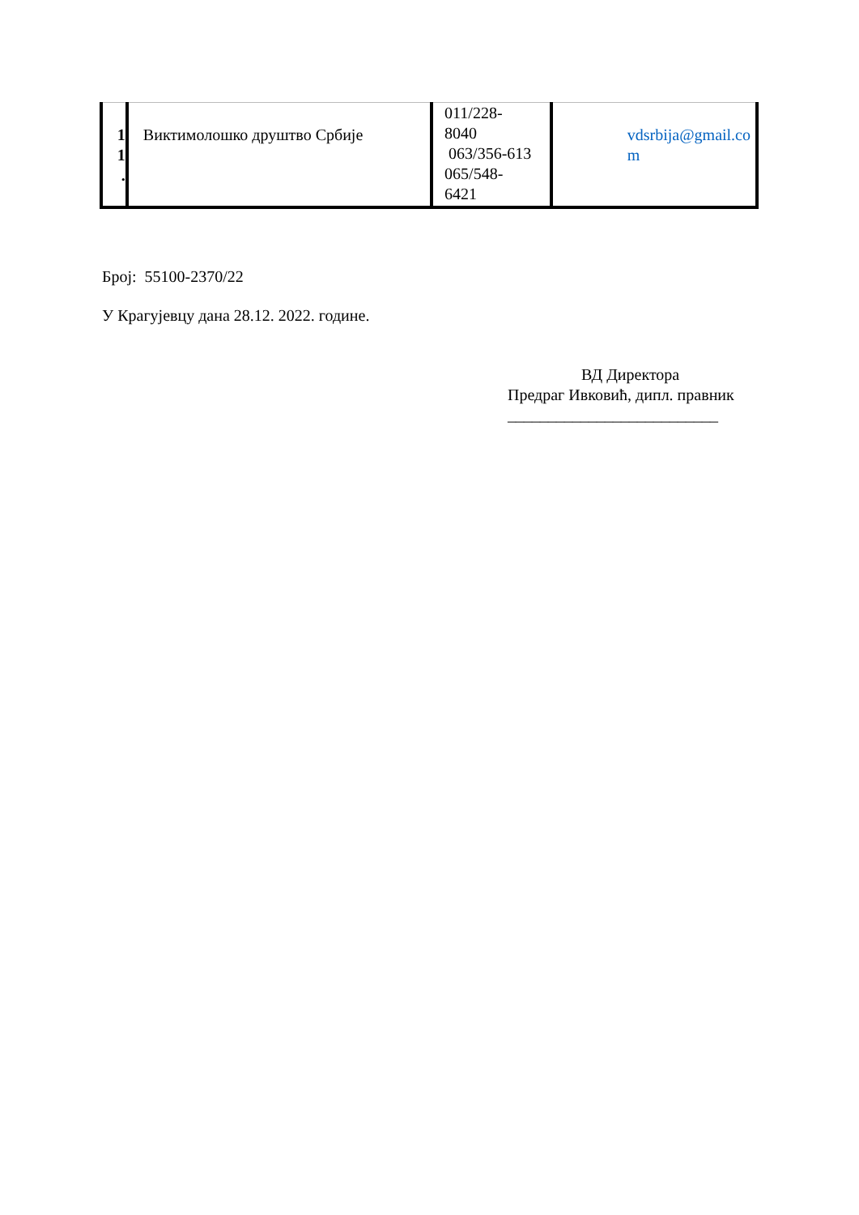| 1 1 . | Виктимолошко друштво Србије | 011/228- 8040 063/356-613 065/548- 6421 | vdsrbija@gmail.co m |
Број: 55100-2370/22
У Крагујевцу дана 28.12. 2022. године.
ВД Директора
Предраг Ивковић, дипл. правник
__________________________